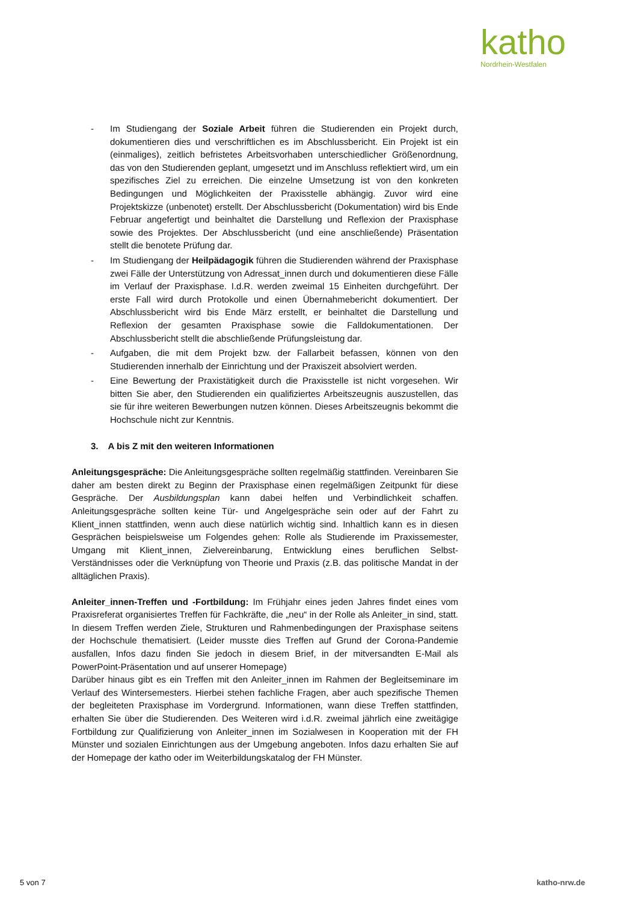katho
Nordrhein-Westfalen
- Im Studiengang der Soziale Arbeit führen die Studierenden ein Projekt durch, dokumentieren dies und verschriftlichen es im Abschlussbericht. Ein Projekt ist ein (einmaliges), zeitlich befristetes Arbeitsvorhaben unterschiedlicher Größenordnung, das von den Studierenden geplant, umgesetzt und im Anschluss reflektiert wird, um ein spezifisches Ziel zu erreichen. Die einzelne Umsetzung ist von den konkreten Bedingungen und Möglichkeiten der Praxisstelle abhängig. Zuvor wird eine Projektskizze (unbenotet) erstellt. Der Abschlussbericht (Dokumentation) wird bis Ende Februar angefertigt und beinhaltet die Darstellung und Reflexion der Praxisphase sowie des Projektes. Der Abschlussbericht (und eine anschließende) Präsentation stellt die benotete Prüfung dar.
- Im Studiengang der Heilpädagogik führen die Studierenden während der Praxisphase zwei Fälle der Unterstützung von Adressat_innen durch und dokumentieren diese Fälle im Verlauf der Praxisphase. I.d.R. werden zweimal 15 Einheiten durchgeführt. Der erste Fall wird durch Protokolle und einen Übernahmebericht dokumentiert. Der Abschlussbericht wird bis Ende März erstellt, er beinhaltet die Darstellung und Reflexion der gesamten Praxisphase sowie die Falldokumentationen. Der Abschlussbericht stellt die abschließende Prüfungsleistung dar.
- Aufgaben, die mit dem Projekt bzw. der Fallarbeit befassen, können von den Studierenden innerhalb der Einrichtung und der Praxiszeit absolviert werden.
- Eine Bewertung der Praxistätigkeit durch die Praxisstelle ist nicht vorgesehen. Wir bitten Sie aber, den Studierenden ein qualifiziertes Arbeitszeugnis auszustellen, das sie für ihre weiteren Bewerbungen nutzen können. Dieses Arbeitszeugnis bekommt die Hochschule nicht zur Kenntnis.
3. A bis Z mit den weiteren Informationen
Anleitungsgespräche: Die Anleitungsgespräche sollten regelmäßig stattfinden. Vereinbaren Sie daher am besten direkt zu Beginn der Praxisphase einen regelmäßigen Zeitpunkt für diese Gespräche. Der Ausbildungsplan kann dabei helfen und Verbindlichkeit schaffen. Anleitungsgespräche sollten keine Tür- und Angelgespräche sein oder auf der Fahrt zu Klient_innen stattfinden, wenn auch diese natürlich wichtig sind. Inhaltlich kann es in diesen Gesprächen beispielsweise um Folgendes gehen: Rolle als Studierende im Praxissemester, Umgang mit Klient_innen, Zielvereinbarung, Entwicklung eines beruflichen Selbst-Verständnisses oder die Verknüpfung von Theorie und Praxis (z.B. das politische Mandat in der alltäglichen Praxis).
Anleiter_innen-Treffen und -Fortbildung: Im Frühjahr eines jeden Jahres findet eines vom Praxisreferat organisiertes Treffen für Fachkräfte, die „neu“ in der Rolle als Anleiter_in sind, statt. In diesem Treffen werden Ziele, Strukturen und Rahmenbedingungen der Praxisphase seitens der Hochschule thematisiert. (Leider musste dies Treffen auf Grund der Corona-Pandemie ausfallen, Infos dazu finden Sie jedoch in diesem Brief, in der mitversandten E-Mail als PowerPoint-Präsentation und auf unserer Homepage)
Darüber hinaus gibt es ein Treffen mit den Anleiter_innen im Rahmen der Begleitseminare im Verlauf des Wintersemesters. Hierbei stehen fachliche Fragen, aber auch spezifische Themen der begleiteten Praxisphase im Vordergrund. Informationen, wann diese Treffen stattfinden, erhalten Sie über die Studierenden. Des Weiteren wird i.d.R. zweimal jährlich eine zweitägige Fortbildung zur Qualifizierung von Anleiter_innen im Sozialwesen in Kooperation mit der FH Münster und sozialen Einrichtungen aus der Umgebung angeboten. Infos dazu erhalten Sie auf der Homepage der katho oder im Weiterbildungskatalog der FH Münster.
5 von 7 katho-nrw.de